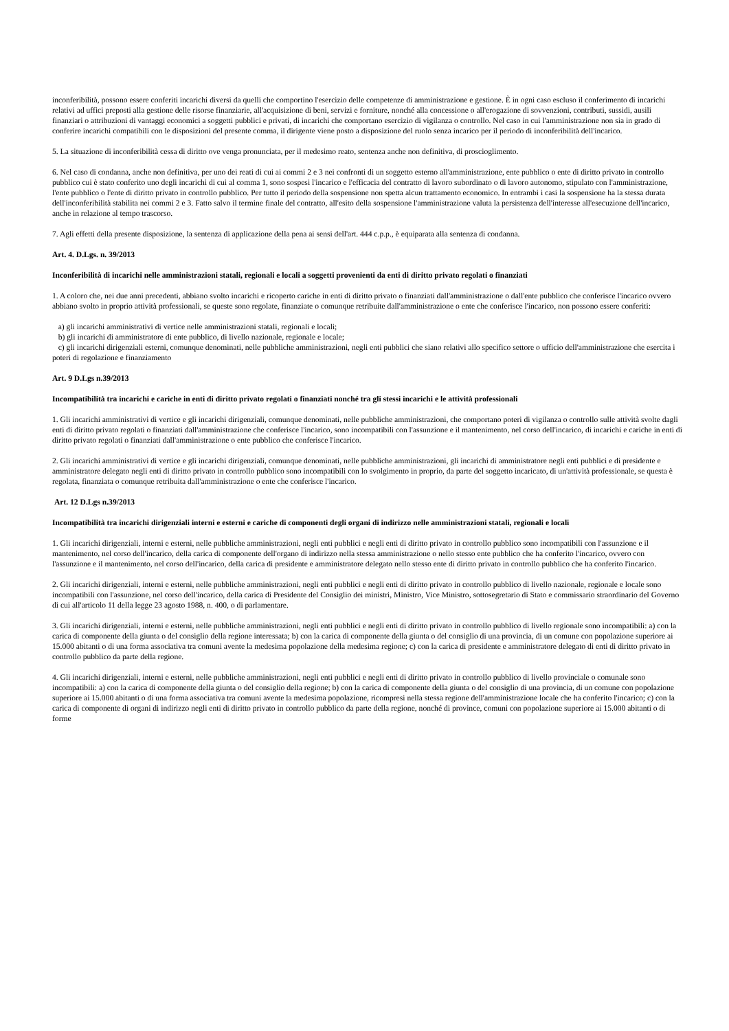inconferibilità, possono essere conferiti incarichi diversi da quelli che comportino l'esercizio delle competenze di amministrazione e gestione. È in ogni caso escluso il conferimento di incarichi relativi ad uffici preposti alla gestione delle risorse finanziarie, all'acquisizione di beni, servizi e forniture, nonché alla concessione o all'erogazione di sovvenzioni, contributi, sussidi, ausili finanziari o attribuzioni di vantaggi economici a soggetti pubblici e privati, di incarichi che comportano esercizio di vigilanza o controllo. Nel caso in cui l'amministrazione non sia in grado di conferire incarichi compatibili con le disposizioni del presente comma, il dirigente viene posto a disposizione del ruolo senza incarico per il periodo di inconferibilità dell'incarico.
5. La situazione di inconferibilità cessa di diritto ove venga pronunciata, per il medesimo reato, sentenza anche non definitiva, di proscioglimento.
6. Nel caso di condanna, anche non definitiva, per uno dei reati di cui ai commi 2 e 3 nei confronti di un soggetto esterno all'amministrazione, ente pubblico o ente di diritto privato in controllo pubblico cui è stato conferito uno degli incarichi di cui al comma 1, sono sospesi l'incarico e l'efficacia del contratto di lavoro subordinato o di lavoro autonomo, stipulato con l'amministrazione, l'ente pubblico o l'ente di diritto privato in controllo pubblico. Per tutto il periodo della sospensione non spetta alcun trattamento economico. In entrambi i casi la sospensione ha la stessa durata dell'inconferibilità stabilita nei commi 2 e 3. Fatto salvo il termine finale del contratto, all'esito della sospensione l'amministrazione valuta la persistenza dell'interesse all'esecuzione dell'incarico, anche in relazione al tempo trascorso.
7. Agli effetti della presente disposizione, la sentenza di applicazione della pena ai sensi dell'art. 444 c.p.p., è equiparata alla sentenza di condanna.
Art. 4. D.Lgs. n. 39/2013
Inconferibilità di incarichi nelle amministrazioni statali, regionali e locali a soggetti provenienti da enti di diritto privato regolati o finanziati
1. A coloro che, nei due anni precedenti, abbiano svolto incarichi e ricoperto cariche in enti di diritto privato o finanziati dall'amministrazione o dall'ente pubblico che conferisce l'incarico ovvero abbiano svolto in proprio attività professionali, se queste sono regolate, finanziate o comunque retribuite dall'amministrazione o ente che conferisce l'incarico, non possono essere conferiti:
a) gli incarichi amministrativi di vertice nelle amministrazioni statali, regionali e locali;
b) gli incarichi di amministratore di ente pubblico, di livello nazionale, regionale e locale;
c) gli incarichi dirigenziali esterni, comunque denominati, nelle pubbliche amministrazioni, negli enti pubblici che siano relativi allo specifico settore o ufficio dell'amministrazione che esercita i poteri di regolazione e finanziamento
Art. 9 D.Lgs n.39/2013
Incompatibilità tra incarichi e cariche in enti di diritto privato regolati o finanziati nonché tra gli stessi incarichi e le attività professionali
1. Gli incarichi amministrativi di vertice e gli incarichi dirigenziali, comunque denominati, nelle pubbliche amministrazioni, che comportano poteri di vigilanza o controllo sulle attività svolte dagli enti di diritto privato regolati o finanziati dall'amministrazione che conferisce l'incarico, sono incompatibili con l'assunzione e il mantenimento, nel corso dell'incarico, di incarichi e cariche in enti di diritto privato regolati o finanziati dall'amministrazione o ente pubblico che conferisce l'incarico.
2. Gli incarichi amministrativi di vertice e gli incarichi dirigenziali, comunque denominati, nelle pubbliche amministrazioni, gli incarichi di amministratore negli enti pubblici e di presidente e amministratore delegato negli enti di diritto privato in controllo pubblico sono incompatibili con lo svolgimento in proprio, da parte del soggetto incaricato, di un'attività professionale, se questa è regolata, finanziata o comunque retribuita dall'amministrazione o ente che conferisce l'incarico.
Art. 12 D.Lgs n.39/2013
Incompatibilità tra incarichi dirigenziali interni e esterni e cariche di componenti degli organi di indirizzo nelle amministrazioni statali, regionali e locali
1. Gli incarichi dirigenziali, interni e esterni, nelle pubbliche amministrazioni, negli enti pubblici e negli enti di diritto privato in controllo pubblico sono incompatibili con l'assunzione e il mantenimento, nel corso dell'incarico, della carica di componente dell'organo di indirizzo nella stessa amministrazione o nello stesso ente pubblico che ha conferito l'incarico, ovvero con l'assunzione e il mantenimento, nel corso dell'incarico, della carica di presidente e amministratore delegato nello stesso ente di diritto privato in controllo pubblico che ha conferito l'incarico.
2. Gli incarichi dirigenziali, interni e esterni, nelle pubbliche amministrazioni, negli enti pubblici e negli enti di diritto privato in controllo pubblico di livello nazionale, regionale e locale sono incompatibili con l'assunzione, nel corso dell'incarico, della carica di Presidente del Consiglio dei ministri, Ministro, Vice Ministro, sottosegretario di Stato e commissario straordinario del Governo di cui all'articolo 11 della legge 23 agosto 1988, n. 400, o di parlamentare.
3. Gli incarichi dirigenziali, interni e esterni, nelle pubbliche amministrazioni, negli enti pubblici e negli enti di diritto privato in controllo pubblico di livello regionale sono incompatibili: a) con la carica di componente della giunta o del consiglio della regione interessata; b) con la carica di componente della giunta o del consiglio di una provincia, di un comune con popolazione superiore ai 15.000 abitanti o di una forma associativa tra comuni avente la medesima popolazione della medesima regione; c) con la carica di presidente e amministratore delegato di enti di diritto privato in controllo pubblico da parte della regione.
4. Gli incarichi dirigenziali, interni e esterni, nelle pubbliche amministrazioni, negli enti pubblici e negli enti di diritto privato in controllo pubblico di livello provinciale o comunale sono incompatibili: a) con la carica di componente della giunta o del consiglio della regione; b) con la carica di componente della giunta o del consiglio di una provincia, di un comune con popolazione superiore ai 15.000 abitanti o di una forma associativa tra comuni avente la medesima popolazione, ricompresi nella stessa regione dell'amministrazione locale che ha conferito l'incarico; c) con la carica di componente di organi di indirizzo negli enti di diritto privato in controllo pubblico da parte della regione, nonché di province, comuni con popolazione superiore ai 15.000 abitanti o di forme